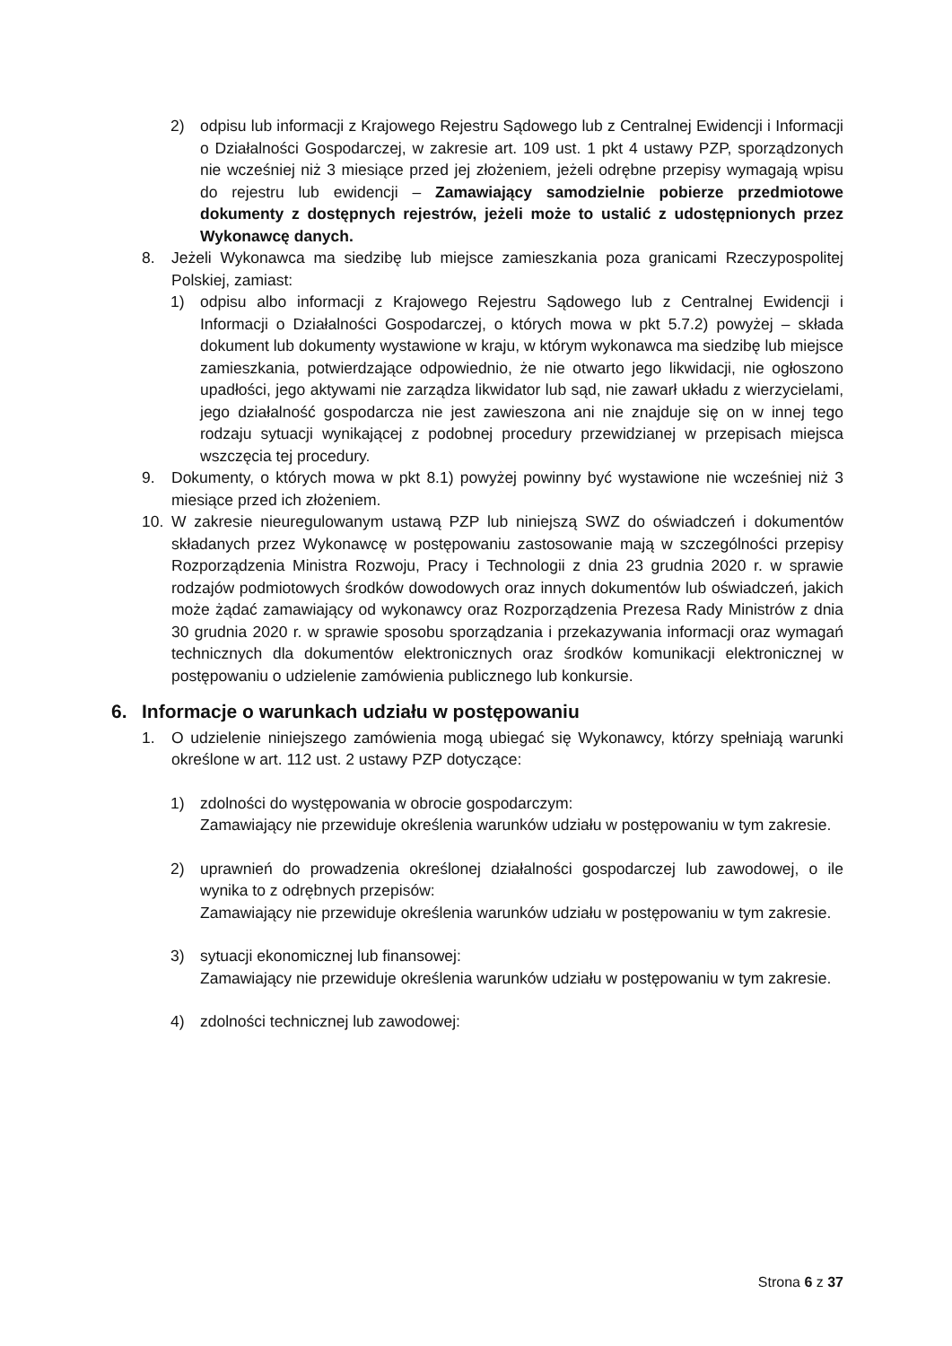2) odpisu lub informacji z Krajowego Rejestru Sądowego lub z Centralnej Ewidencji i Informacji o Działalności Gospodarczej, w zakresie art. 109 ust. 1 pkt 4 ustawy PZP, sporządzonych nie wcześniej niż 3 miesiące przed jej złożeniem, jeżeli odrębne przepisy wymagają wpisu do rejestru lub ewidencji – Zamawiający samodzielnie pobierze przedmiotowe dokumenty z dostępnych rejestrów, jeżeli może to ustalić z udostępnionych przez Wykonawcę danych.
8. Jeżeli Wykonawca ma siedzibę lub miejsce zamieszkania poza granicami Rzeczypospolitej Polskiej, zamiast:
1) odpisu albo informacji z Krajowego Rejestru Sądowego lub z Centralnej Ewidencji i Informacji o Działalności Gospodarczej, o których mowa w pkt 5.7.2) powyżej – składa dokument lub dokumenty wystawione w kraju, w którym wykonawca ma siedzibę lub miejsce zamieszkania, potwierdzające odpowiednio, że nie otwarto jego likwidacji, nie ogłoszono upadłości, jego aktywami nie zarządza likwidator lub sąd, nie zawarł układu z wierzycielami, jego działalność gospodarcza nie jest zawieszona ani nie znajduje się on w innej tego rodzaju sytuacji wynikającej z podobnej procedury przewidzianej w przepisach miejsca wszczęcia tej procedury.
9. Dokumenty, o których mowa w pkt 8.1) powyżej powinny być wystawione nie wcześniej niż 3 miesiące przed ich złożeniem.
10. W zakresie nieuregulowanym ustawą PZP lub niniejszą SWZ do oświadczeń i dokumentów składanych przez Wykonawcę w postępowaniu zastosowanie mają w szczególności przepisy Rozporządzenia Ministra Rozwoju, Pracy i Technologii z dnia 23 grudnia 2020 r. w sprawie rodzajów podmiotowych środków dowodowych oraz innych dokumentów lub oświadczeń, jakich może żądać zamawiający od wykonawcy oraz Rozporządzenia Prezesa Rady Ministrów z dnia 30 grudnia 2020 r. w sprawie sposobu sporządzania i przekazywania informacji oraz wymagań technicznych dla dokumentów elektronicznych oraz środków komunikacji elektronicznej w postępowaniu o udzielenie zamówienia publicznego lub konkursie.
6. Informacje o warunkach udziału w postępowaniu
1. O udzielenie niniejszego zamówienia mogą ubiegać się Wykonawcy, którzy spełniają warunki określone w art. 112 ust. 2 ustawy PZP dotyczące:
1) zdolności do występowania w obrocie gospodarczym:
Zamawiający nie przewiduje określenia warunków udziału w postępowaniu w tym zakresie.
2) uprawnień do prowadzenia określonej działalności gospodarczej lub zawodowej, o ile wynika to z odrębnych przepisów:
Zamawiający nie przewiduje określenia warunków udziału w postępowaniu w tym zakresie.
3) sytuacji ekonomicznej lub finansowej:
Zamawiający nie przewiduje określenia warunków udziału w postępowaniu w tym zakresie.
4) zdolności technicznej lub zawodowej:
Strona 6 z 37